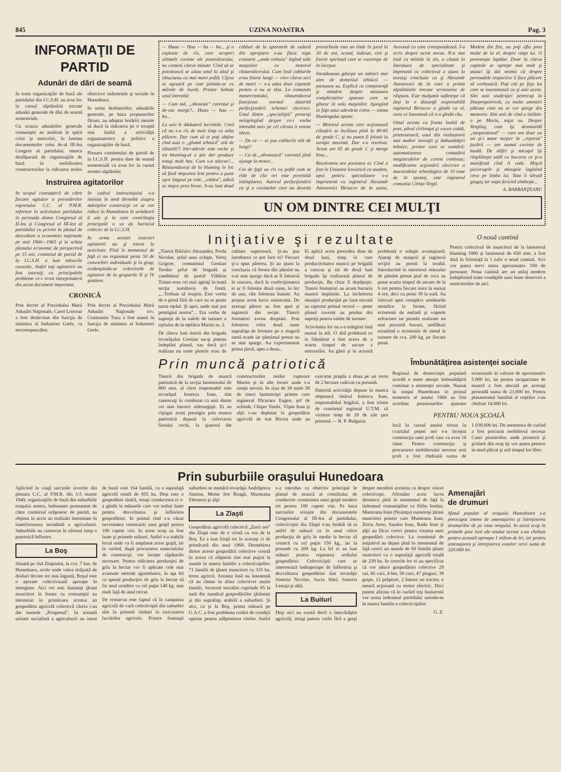845 UZINA NOASTRA Pag. 3
INFORMAŢII DE PARTID
Adunări de dări de seamă
In toate organizaţiile de bază ale partidului din I.C.S.H. au avut loc în cursul săptămînii trecute adunări generale de dări de seamă semestriale.
Cu ocazia adunărilor generale comuniştii au analizat în spirit critic şi autocritic, în lumina documentelor celui de-al III-lea Congres al partidului, munca desfăşurată de organizaţiile de bază în mobilizarea constructorilor la ridicarea noilor obiective industriale şi sociale în Hunedoara.
In urma dezbaterilor, adunările generale, pe baza propunerilor făcute, au adoptat hotărîri menite să ducă la ridicarea pe o treaptă mai înaltă a activităţii organizatorice şi politice a organizaţiilor de bază.
Plenara comitetului de partid de la I.C.S.H. pentru dare de seamă semestrială va avea loc în cursul acestei săptămîni
Instruirea agitatorilor
In scopul cunoaşterii de către fiecare agitator a prevederilor raportului C.C. al P.M.R. referitor la activitatea partidului în perioada dintre Congresul al II-lea şi Congresul al III-lea al partidului cu privire la planul de dezvoltare a economiei naţionale pe anii 1960—1965 şi la schita planului economic de perspectivă pe 15 ani, comitetul de partid de la I.C.S.H. a luat măsurile cuvenite. Astfel toţi agitatorii au fost instruiţi cu principalele probleme ce-i revin întreprinderii din acest document important.
In cadrul instructajului s-a insistat în mod deosebit asupra măreţelor construcţii ce se vor ridica în Hunedoara în următorii 6 ani şi la care contribuţia principală o va da harnicul colectiv de la I.C.S.H.
In urma acestei instruiri agitatorii au şi trecut la activitate. Pînă în momentul de faţă ei au organizat peste 50 de convorbiri individuale şi în grup, evidenţiindu-se colectivele de agitatori de la grupurile II şi IV şantiere.
CRONICĂ
Prin decret al Prezidiului Marii Adunări Naţionale, Carol Loncear a fost desărcinat din funcţia de ministru al Industriei Grele, ca necorespunzător.
Prin decret al Prezidiului Marii Adunări Naţionale tov. Constantin Tuzu a fost numit în funcţia de ministru al Industriei Grele.
— Haaa — Haa — ha — ha... şi o explozie de rîs, care acoperi ultimele cuvinte ale povestitorului, nu conteni cîteva minute. Cînd să se potolească se uitau unul la altul şi izbucneau cu mai mare poftă. Cîţiva se aşezară pe vine ţinîndu-se cu mîinile de burtă. Printre hohote unul întreabă:
— Cum mă, „obosește" curentul şi de-aia merge?.. Haaa — haa — ha...
La unii le dăduseră lacrimile. Cred că nu s-a rîs de mult timp cu atîta plăcere. Dar cum să te poţi abţine cînd auzi o „glumă tehnică" atît de izbutită?! Intr-adevăr este veche şi tot bluming-ul o ştie dar produce totuşi mult haz. Cum s-a născut?... Răsturnătorul de la bluming în loc să facă mişcarea lent pentru a pune uşor lingoul pe role, „cădea", adică se mişca prea brusc. S-au luat două cabluri de la aparatele de sudură din apropiere s-au făcut nişte contacte „unde trebuia" legînd sala maşinilor cu motorul răsturnătorului. Cum însă cablurile erau foarte lungi — vreo cîteva zeci de metri — s-a adus doar capetele pentru a nu se tăia. La comanda manevrantului, răsturnătorul funcţiona normal datorită perfecţionării schemei electrice. Unul dintre „specialiştii" prezenţi neînţelegînd despre ce-i vorba întreabă naiv pe cel căruia îi venise ideea.
— De ce — ai pus cablurile atît de lungi?
— Ca să „obosească" curentul pînă ajunge la motor...
Cei de faţă au rîs cu poftă cum se rîde de cîte ori este povestită întîmplarea. Autorul perfecţionării ca şi a cuvintelor care au devenit proverbiale este un tînăr în jurul la 30 de ani, scund, îndesat, vioi şi foarte spiritual care te cucereşte de la început.
Intotdeauna găseşte un subiect mai ales de domeniul tehnicii — pasiunea sa. Explică cu competenţă şi mîndrie despre misiunea complicatelor aparate care se găsesc în sala maşinilor. Ajungînd în faţa unui adevărat colos — inima blumingului spune:
— Motorul acesta care acţionează cilindrii se încălzea pînă la 80-85 de grade C. şi nu putea fi folosit la turaţia maximă. Dar s-a rezolvat. Acum are 65 de grade C şi merge bine...
Rezolvarea are povestea ei. Cînd a fost în Uniunea Sovietică ca student, apoi pentru specializare s-a împrietenit cu inginerul Alexandr Antonovici Biriucov de la uzina, Azovstal cu care corespondează. I-a scris despre acest necaz. N-a stat însă cu mîinile în sîn, a căutat în literatura de specialitate şi împreună cu colectivul a ajuns la aceiaşi concluzie ca şi Alexandr Antonovici de la care a primit săptămînile trecute scrisoarea de răspuns. Este mulţumit sufleteşte că deşi la o distanţă respectabilă inginerul Biriucov a gîndit ca el, ceea ce înseamnă că n-a gîndit rău.
Omul acesta cu frunte înaltă de poet, părul cîrlionţat şi vocea caldă, prietenească, unul din realizatorii mai multor inovaţii şi îmbunătăţiri tehnice, printre care se numără: automatizarea comutării magistralelor de curent continuu; modificarea acţionării electrice a macaralelor tehnologice de 10 tone de la ajustaj, este inginerul comunist Cîrlan Virgil.
Modest din fire, nu poţi afla prea multe de la el, despre viaţa lui. O povesteşte lapidar. Doar la cîteva capitole se opreşte mai mult şi atunci îţi dai seama că despre perioadele respective îi face plăcere să vorbească. Poţi citi pe faţa lui care se înseninează ca şi anii aceia. Sînt anii studenţiei petrecuţi la Dnepropetrovsk, cu multe amintiri plăcute care nu se vor şterge din memorie. Sînt anii de cînd a întîlnit-o pe Maria, soţia sa. Despre Vergiluş, cum îşi desmiardă „moştenitorul" — care are doar un an şi-i mare meşter la „reparat" jucării — are numai cuvinte de laudă. De altfel şi micuţul îşi răsplăteşte tatăl cu bucuria ce şi-o manifestă cînd îl vede. Mişcă picioruşele şi mînuţele îngînînd ceva pe limba lui. Tata îi sărută gingaş iar soţia fericită zîmbeşte...
A. BARBANŢEANU
UN OM DINTRE CEI MULŢI
Iniţiative şi rezultate
„Tinerii Bikfalvi Alexandru, Preda Nicolae, şeful unei echipe, Vereş Grigore, comunistul Gostian Teodor şeful de brigadă şi candidatul de partid Vlădoiu Traian erau cei mai agitaţi în toată secţia turnătoria de fontă. „...Trebuie să reuşim. Este vorba de o piesă fără de care nu se poate turna oţelul. Şi apoi, unde mai pui prestigiul nostru"... Era vorba de suporţii de la oalele de turnare a oţelului de la oţelăria Martin nr. 2.
De cîteva luni tinerii din brigada tovarăşului Gostian nu-şi puteau îndeplini planul, sau dacă şi-l realizau nu toate piesele erau de calitate superioară. Şi-au pus întrebarea ce pot face ei? Fiecare şi-a spus părerea. Şi au ajuns la concluzia că forma din pămînt nu s-ar mai sparge dacă ar fi întoarsă în macara, dacă la confecţionarea ei ar fi folosite două rame, în loc de una, cîte foloseau înainte. Au propus acest lucru maistrului. De aceeaşi părere au fost apoi şi inginerii din secţie. Tinerii formatori aveau dreptate. Prin folosirea celor două rame suprafaţa de formare pe o singură ramă scade iar pămîntul presat nu se mai sparge. Au experimentat prima piesă, apoi a doua...
Ei aplică acest procedeu doar de două luni, timp în care productivitatea muncii pe brigadă a crescut şi tot de două luni brigada îşi realizează planul de producţie. Ba chiar îl depăşeşte. Tinerii formatori au acum bucuria muncii împlinite. La încheierea situaţiei producţiei pe luna trecută au raportat primul record — peste planul cuvenit au produs doi suporţi pentru oalele de turnare.
Activitatea lor nu s-a mărginit însă numai la atît. O altă problemă ce ia frămîntat a fost aceea de a scurta timpul de uscare a miezurilor. Au găsit şi în această problemă o soluţie avantajoasă. Ajutaţi de maiştrii şi inginerii secţiei au pornit la treabă. Introducînd în interiorul miezului de pămînt presat praf de cocs au putut scurta timpul de uscare de la 6 ore pentru fiecare miez la numai 4 ore, deci cu peste 30 la sută. Au înlocuit apoi complect armăturile metalice la forme, făcînd economii de melasă şi vopsele refractare iar piesele realizate nu mai prezintă bavuri, umflături rezultînd o economie de metal la turnare de cca. 200 kg. pe fiecare piesă.
O nouă cantină
Pentru colectivul de muncitori de la laminorul bluming 1000 şi laminorul de 650 mm. a fost dată în folosinţă la 1 iulie o nouă cantină. Aici vor putea servi masa aproximativ 160 de persoane. Noua cantină are un utilaj modern îndeplinind toate condiţiile unei bune deserviri a muncitorilor de aici.
Prin muncă patriotică
Tinerii din brigada de muncă patriotică de la secţia laminorului de 800 mm. al cărei responsabil este tovarăşul Ionescu Ioan, sînt cunoscuţi în combinat ca unii dintre cei mai harnici siderurgişti. Ei au cîştigat acest prestigiu prin munca patriotică depusă la colectarea fierului vechi, la ajutorul dat constructorilor noilor cuptoare Martin şi în alte locuri unde s-a simţit nevoia. In ziua de 30 iunie 50 de tineri laminorişti printre care inginerul Păcuraru Eugen, şef de schimb, Chiţan Vasile, Vîşan Ioan şi alţii s-au deplasat la gospodăria agricolă de stat Bircea unde au executat praşila a doua pe un teren de 2 hectare cultivat cu porumb.
Datorită activităţii depuse în munca obştească tînărul Ionescu Ioan, responsabilul brigăzii, a fost trimis de comitetul regional U.T.M. să viziteze timp de 20 de zile ţara prietenă — R. P. Bulgaria.
Îmbunătăţirea asistenţei sociale
Regimul de democraţie populară acordă o mare atenţie îmbunătăţirii continue a asistenţei sociale. Numai în oraşul Hunedoara în primul semestru al anului 1960 au fost acordate pensionarilor ajutoare ocazionale în valoare de aproximativ 5.000 lei, iar pentru incapacitate de muncă a fost alocată pe aceeaşi perioadă suma de 23,000 lei. Pentru plasamentul familial al copiilor s-au cheltuit 14.000 lei.
PENTRU NOUA ŞCOALĂ
Incă în cursul anului trecut în cvartalul poştei noi s-a început construcţia unei şcoli care va avea 16 clase. Pentru construcţia şi procurarea mobilierului necesar noii şcoli a fost cheltuită suma de 1.038.000 lei. De asemenea de curînd a fost procurat mobilierul necesar Casei pionierilor, unde pionierii şi şcolarii din oraş îşi vor putea petrece în mod plăcut şi util timpul lor liber.
Prin suburbiile oraşului Hunedoara
Aplicînd în viaţă sarcinile izvorîte din plenara C.C. al P.M.R. din 3-5 martie 1949, organizaţiile de bază din suburbiile oraşului nostru, îndrumate permanent de către comitetul orăşenesc de partid, au obţinut în acest an realizări însemnate în transformarea socialistă a agriculturii. Suburbiile au cunoscut în ultimul timp o puternică înflorire.
La Boş
Situată pe rîul Zlaştiului, la cca. 7 km. de Hunedoara, acolo unde valea străjuită de dealuri devine tot mai îngustă, Boşul este o aşezare colectivizată aproape în întregime. Aici cei mai înaintaţi ţărani muncitori în frunte cu comuniştii au întemeiat în primăvara acestui an gospodăria agricolă colectivă căreia i-au dat numele „Progresul". In această unitate socialistă a agriculturii au intrat de bună voie 164 familii, cu o suprafaţă agricolă totală de 955 ha. Deşi este o gospodărie tînără, totuşi conducerea ei s-a gîndit la măsurile care vor trebui luate pentru dezvoltarea şi înflorirea gospodăriei. In primul rînd s-a văzut necesitatea construirii unui grajd pentru 100 capete vite. In acest scop au fost luate şi primele măsuri. Astfel s-a stabilit locul unde va fi amplasat acest grajd, iar în curînd, după procurarea materialului de construcţii, vor începe săpăturile necesare. Pentru ridicarea producţiei de grîu la hectar vor fi aplicate cele mai avansate metode agrotehnice, în aşa fel ca sporul producţiei de grîu la hectar să fie anul următor cu cel puţin 140 kg. mai mult faţă de anul trecut.
De remarcat este faptul că în campania agricolă de vară colectiviştii din suburbie sînt în primele rînduri în executarea lucrărilor agricole. Printre fruntaşii suburbiei se numără tovarăşii Andrăşescu Simion, Moise Ion Boagă, Munteanu Eleonora şi alţii
La Zlaşti
Gospodăria agricolă colectivă „Zorii noi" din Zlaşti este de o vîrstă cu cea de la Boş. Ea a luat fiinţă tot în aceeaşi zi de primăvară din anul 1960. Deosebirea dintre aceste gospodării colective constă în aceea că zlăştenii sînt mai puţini la număr în marea familie a colectiviştilor: 71 familii de ţărani muncitori cu 335 ha. teren agricol. Aceasta însă nu înseamnă că au rămas în afara colectivei multe familii. Sectorul socialist cuprinde 95 la sută din numărul gospodăriilor ţărăneşti şi din suprafaţa arabilă a suburbiei. Şi aici, ca şi la Boş, prima măsură pe G.A.C. a fost problema creării de condiţii optime pentru adăpostirea vitelor. Astfel s-a introdus ca obiectiv principal în planul de muncă al consiliului de conducere construirea unui grajd modern tot pentru 100 capete vite. Pe baza sarcinilor reieşite din documentele Congresului al III-lea al partidului, colectiviştii din Zlaşti s-au hotărît să ia astfel de măsuri ca în anul viitor producţia de grîu în medie la hectar să crească cu cel puţin 150 kg., iar la porumb cu 200 kg. La fel ei au luat măsuri pentru repararea sediului gospodăriei. Colectiviştii care se interesează îndeaproape de înflorirea şi dezvoltarea gospodăriei sînt tovarăşii Simeria Nicolae, Suciu Abel, Simeria Lenuţa şi alţii.
La Buituri
Deşi aici nu există decît o întovărăşire agricolă, totuşi putem vorbi fără a greşi despre membrii acesteia ca despre viitori colectivişti. Afirmăm acest lucru deoarece pînă în momentul de faţă la îndemnul comuniştilor ca Sîrbu Iordan, Munteanu Ioan (Neamţu) numeroşi ţărani muncitori printre care Munteanu Ioan, Zeicu Aron, Sandru Ioan, Radu Ioan şi alţii au făcut cereri pentru crearea unei gospodării colective. La comitetul de iniţiativă au depus pînă în momentul de faţă cereri un număr de 60 familii ţărani muncitori cu o suprafaţă agricolă totală de 239 ha. In cererile lor ei au specificat că vor aduce gospodăriei colective 29 cai, 66 vaci, 4 boi, 50 care, 47 pluguri, 39 grape, 12 prăşitori, 2 batoze un tractor, o moară acţionată cu motor electric. Deci putem afirma că în curînd toţi buiturenii vor urma îndemnul partidului unindu-se în marea familie a colectiviştilor.
G. Z.
Amenajări
de drumuri
Sfatul popular al oraşului Hunedoara s-a preocupat intens de amenajarea şi întreţinerea drumurilor de pe raza oraşului. In acest scop în primele şase luni ale anului acesta s-au cheltuit pentru această aproape 1 milion de lei, iar pentru amenajarea şi întreţinerea zonelor verzi suma de 320.000 lei.